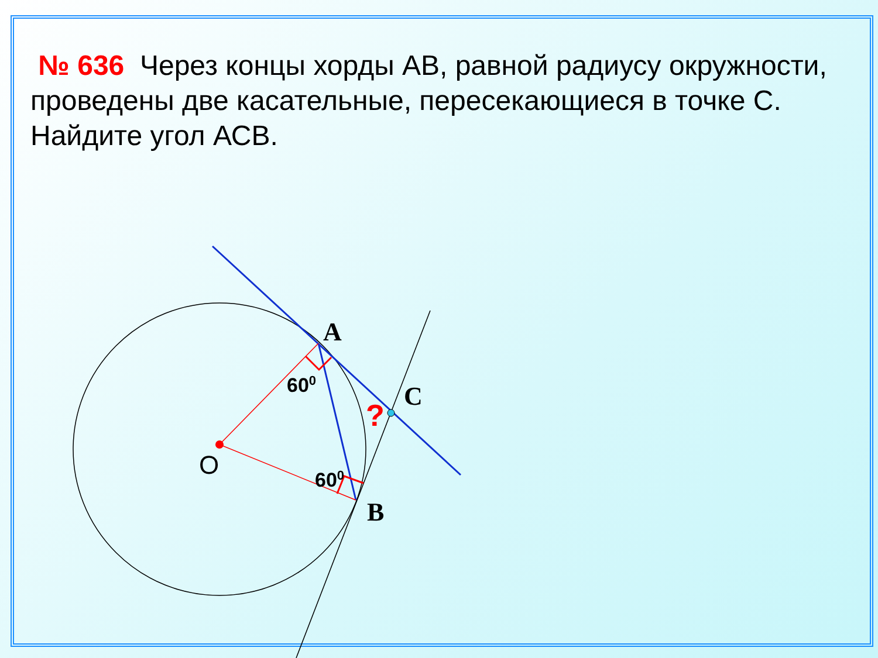№ 636 Через концы хорды АВ, равной радиусу окружности, проведены две касательные, пересекающиеся в точке С. Найдите угол АСВ.
A
C
B
O
600
600
?